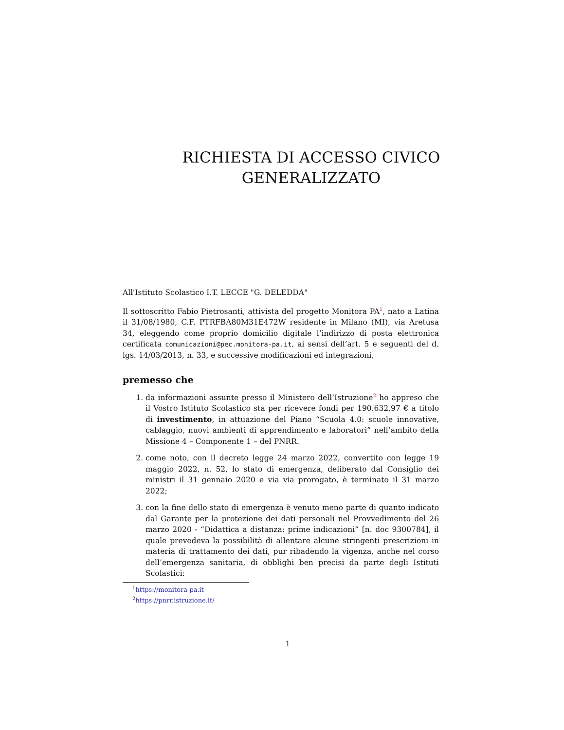RICHIESTA DI ACCESSO CIVICO
GENERALIZZATO
All'Istituto Scolastico I.T. LECCE "G. DELEDDA"
Il sottoscritto Fabio Pietrosanti, attivista del progetto Monitora PA<sup>1</sup>, nato a Latina il 31/08/1980, C.F. PTRFBA80M31E472W residente in Milano (MI), via Aretusa 34, eleggendo come proprio domicilio digitale l’indirizzo di posta elettronica certificata comunicazioni@pec.monitora-pa.it, ai sensi dell’art. 5 e seguenti del d. lgs. 14/03/2013, n. 33, e successive modificazioni ed integrazioni,
premesso che
1. da informazioni assunte presso il Ministero dell’Istruzione<sup>2</sup> ho appreso che il Vostro Istituto Scolastico sta per ricevere fondi per 190.632,97 € a titolo di investimento, in attuazione del Piano “Scuola 4.0: scuole innovative, cablaggio, nuovi ambienti di apprendimento e laboratori” nell’ambito della Missione 4 – Componente 1 – del PNRR.
2. come noto, con il decreto legge 24 marzo 2022, convertito con legge 19 maggio 2022, n. 52, lo stato di emergenza, deliberato dal Consiglio dei ministri il 31 gennaio 2020 e via via prorogato, è terminato il 31 marzo 2022;
3. con la fine dello stato di emergenza è venuto meno parte di quanto indicato dal Garante per la protezione dei dati personali nel Provvedimento del 26 marzo 2020 - “Didattica a distanza: prime indicazioni” [n. doc 9300784], il quale prevedeva la possibilità di allentare alcune stringenti prescrizioni in materia di trattamento dei dati, pur ribadendo la vigenza, anche nel corso dell’emergenza sanitaria, di obblighi ben precisi da parte degli Istituti Scolastici:
<sup>1</sup> https://monitora-pa.it
<sup>2</sup> https://pnrr.istruzione.it/
1